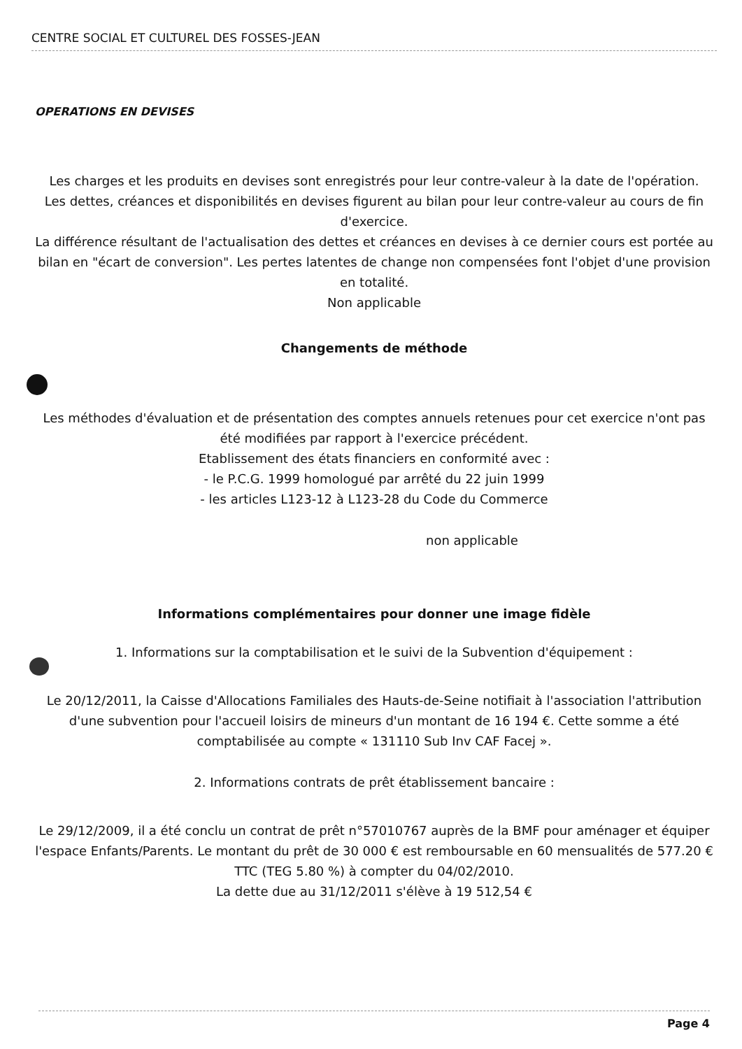CENTRE SOCIAL ET CULTUREL DES FOSSES-JEAN
OPERATIONS EN DEVISES
Les charges et les produits en devises sont enregistrés pour leur contre-valeur à la date de l'opération.
Les dettes, créances et disponibilités en devises figurent au bilan pour leur contre-valeur au cours de fin d'exercice.
La différence résultant de l'actualisation des dettes et créances en devises à ce dernier cours est portée au bilan en "écart de conversion". Les pertes latentes de change non compensées font l'objet d'une provision en totalité.
Non applicable
Changements de méthode
Les méthodes d'évaluation et de présentation des comptes annuels retenues pour cet exercice n'ont pas été modifiées par rapport à l'exercice précédent.
Etablissement des états financiers en conformité avec :
- le P.C.G. 1999 homologué par arrêté du 22 juin 1999
- les articles L123-12 à L123-28 du Code du Commerce
non applicable
Informations complémentaires pour donner une image fidèle
1. Informations sur la comptabilisation et le suivi de la Subvention d'équipement :
Le 20/12/2011, la Caisse d'Allocations Familiales des Hauts-de-Seine notifiait à l'association l'attribution d'une subvention pour l'accueil loisirs de mineurs d'un montant de 16 194 €. Cette somme a été comptabilisée au compte « 131110 Sub Inv CAF Facej ».
2. Informations contrats de prêt établissement bancaire :
Le 29/12/2009, il a été conclu un contrat de prêt n°57010767 auprès de la BMF pour aménager et équiper l'espace Enfants/Parents. Le montant du prêt de 30 000 € est remboursable en 60 mensualités de 577.20 € TTC (TEG 5.80 %) à compter du 04/02/2010.
La dette due au 31/12/2011 s'élève à 19 512,54 €
Page 4